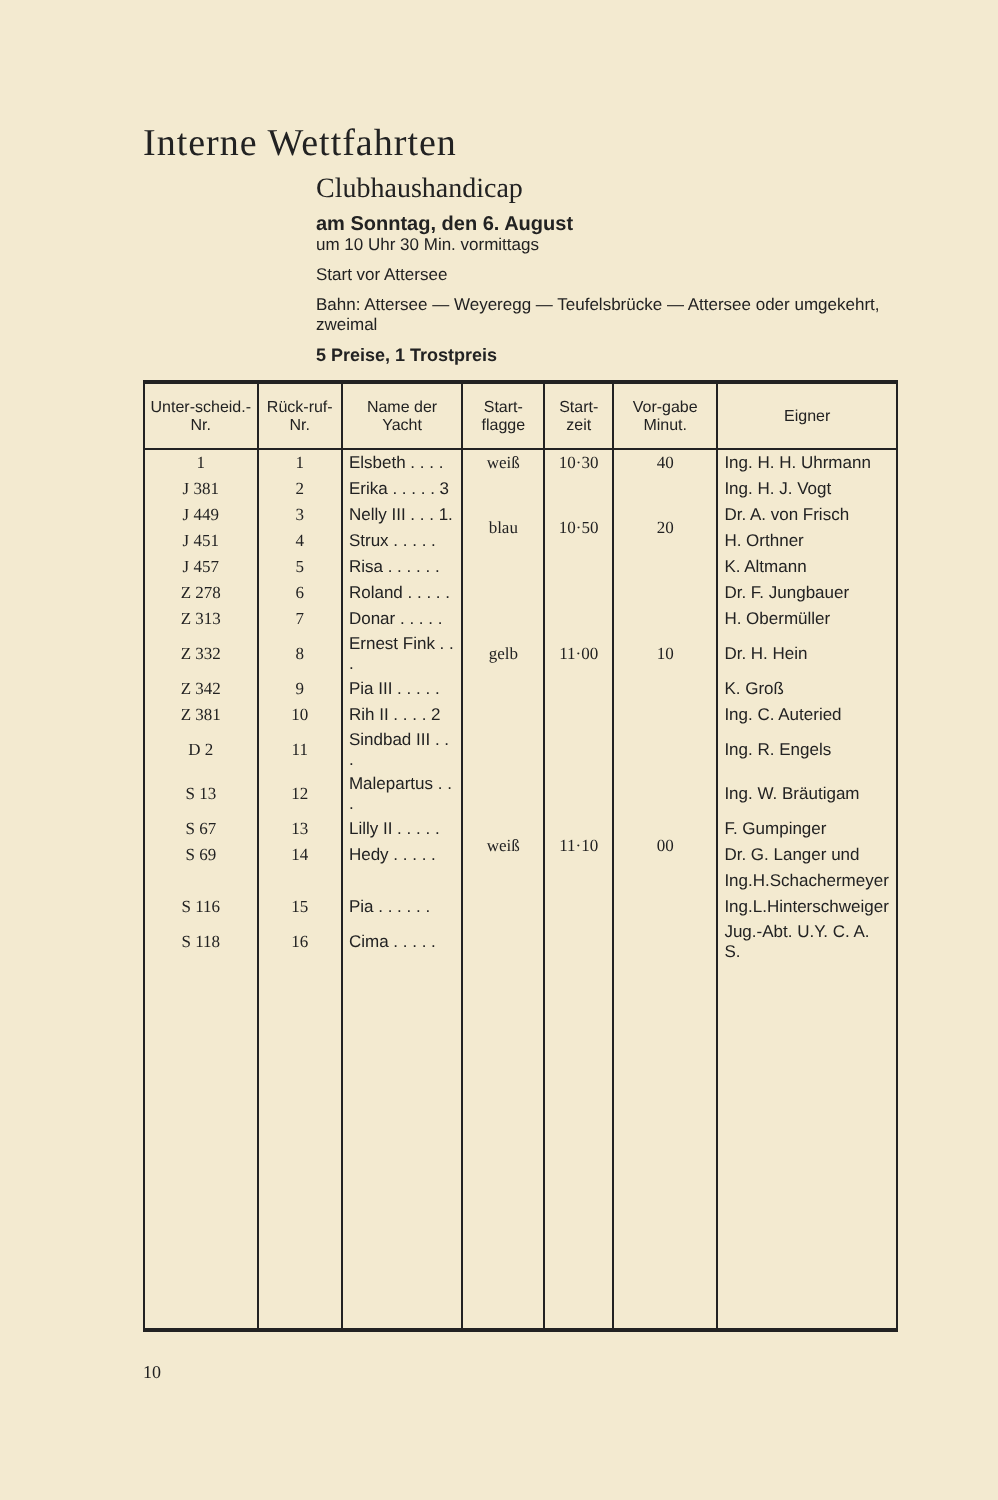Interne Wettfahrten
Clubhaushandicap
am Sonntag, den 6. August
um 10 Uhr 30 Min. vormittags
Start vor Attersee
Bahn: Attersee — Weyeregg — Teufelsbrücke — Attersee oder umgekehrt, zweimal
5 Preise, 1 Trostpreis
| Unter-scheid.-Nr. | Rück-ruf-Nr. | Name der Yacht | Start-flagge | Start-zeit | Vor-gabe Minut. | Eigner |
| --- | --- | --- | --- | --- | --- | --- |
| 1 | 1 | Elsbeth . . . . | weiß | 10·30 | 40 | Ing. H. H. Uhrmann |
| J 381 | 2 | Erika . . . . . 3 | blau | 10·50 | 20 | Ing. H. J. Vogt |
| J 449 | 3 | Nelly III . . . 1. | | | | Dr. A. von Frisch |
| J 451 | 4 | Strux . . . . . | | | | H. Orthner |
| J 457 | 5 | Risa . . . . . . | | | | K. Altmann |
| Z 278 | 6 | Roland . . . . . | gelb | 11·00 | 10 | Dr. F. Jungbauer |
| Z 313 | 7 | Donar . . . . . | | | | H. Obermüller |
| Z 332 | 8 | Ernest Fink . . . | | | | Dr. H. Hein |
| Z 342 | 9 | Pia III . . . . . | | | | K. Groß |
| Z 381 | 10 | Rih II . . . . 2 | | | | Ing. C. Auteried |
| D 2 | 11 | Sindbad III . . . | weiß | 11·10 | 00 | Ing. R. Engels |
| S 13 | 12 | Malepartus . . . | | | | Ing. W. Bräutigam |
| S 67 | 13 | Lilly II . . . . . | | | | F. Gumpinger |
| S 69 | 14 | Hedy . . . . . | | | | Dr. G. Langer und |
| | | | | | | Ing.H.Schachermeyer |
| S 116 | 15 | Pia . . . . . . | | | | Ing.L.Hinterschweiger |
| S 118 | 16 | Cima . . . . . | | | | Jug.-Abt. U.Y. C. A. S. |
10